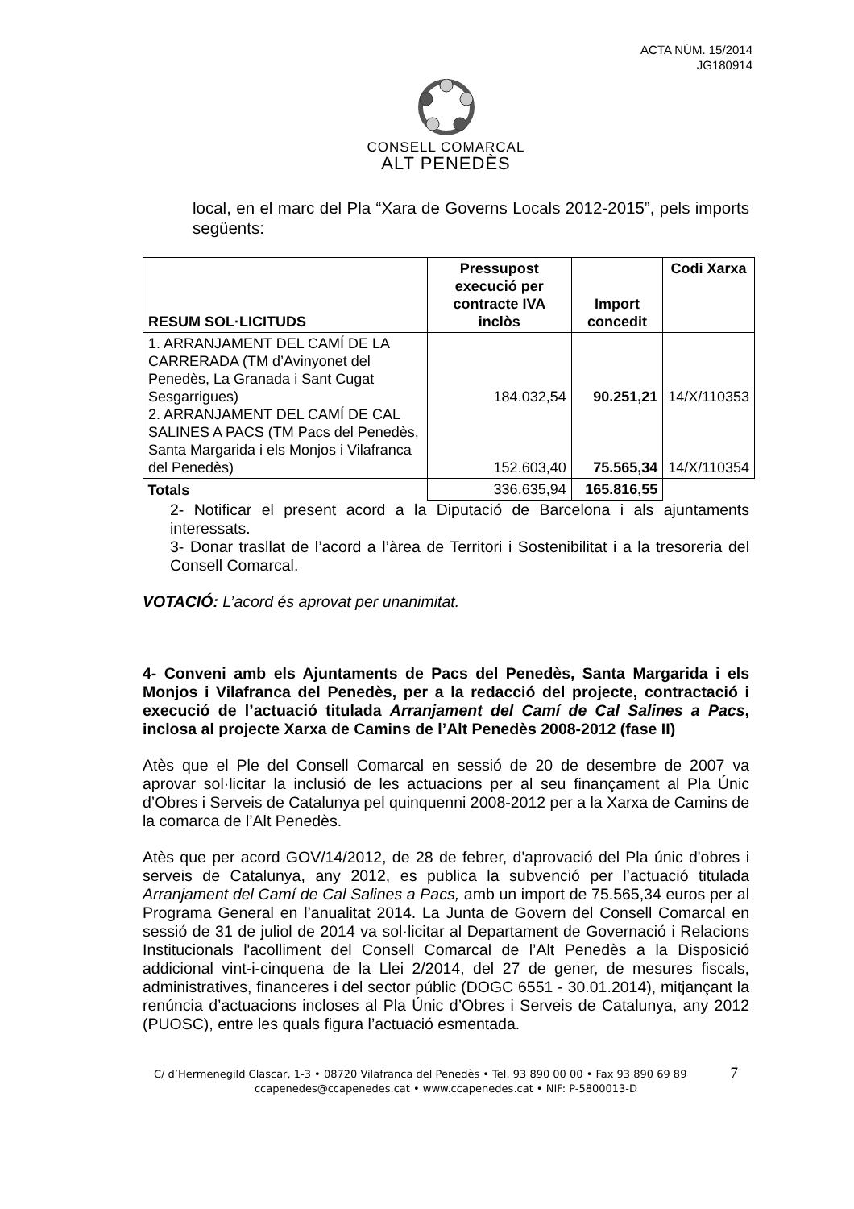ACTA NÚM. 15/2014
JG180914
CONSELL COMARCAL
ALT PENEDÈS
local, en el marc del Pla “Xara de Governs Locals 2012-2015”, pels imports següents:
| RESUM SOL·LICITUDS | Pressupost execució per contracte IVA inclòs | Import concedit | Codi Xarxa |
| --- | --- | --- | --- |
| 1. ARRANJAMENT DEL CAMÍ DE LA CARRERADA (TM d’Avinyonet del Penedès, La Granada i Sant Cugat Sesgarrigues) 2. ARRANJAMENT DEL CAMÍ DE CAL SALINES A PACS (TM Pacs del Penedès, Santa Margarida i els Monjos i Vilafranca del Penedès) | 184.032,54 152.603,40 | 90.251,21 75.565,34 | 14/X/110353 14/X/110354 |
| Totals | 336.635,94 | 165.816,55 | |
2- Notificar el present acord a la Diputació de Barcelona i als ajuntaments interessats.
3- Donar trasllat de l’acord a l’àrea de Territori i Sostenibilitat i a la tresoreria del Consell Comarcal.
VOTACIÓ: L’acord és aprovat per unanimitat.
4- Conveni amb els Ajuntaments de Pacs del Penedès, Santa Margarida i els Monjos i Vilafranca del Penedès, per a la redacció del projecte, contractació i execució de l’actuació titulada Arranjament del Camí de Cal Salines a Pacs, inclosa al projecte Xarxa de Camins de l’Alt Penedès 2008-2012 (fase II)
Atès que el Ple del Consell Comarcal en sessió de 20 de desembre de 2007 va aprovar sol·licitar la inclusió de les actuacions per al seu finançament al Pla Únic d’Obres i Serveis de Catalunya pel quinquenni 2008-2012 per a la Xarxa de Camins de la comarca de l’Alt Penedès.
Atès que per acord GOV/14/2012, de 28 de febrer, d'aprovació del Pla únic d'obres i serveis de Catalunya, any 2012, es publica la subvenció per l’actuació titulada Arranjament del Camí de Cal Salines a Pacs, amb un import de 75.565,34 euros per al Programa General en l’anualitat 2014. La Junta de Govern del Consell Comarcal en sessió de 31 de juliol de 2014 va sol·licitar al Departament de Governació i Relacions Institucionals l'acolliment del Consell Comarcal de l’Alt Penedès a la Disposició addicional vint-i-cinquena de la Llei 2/2014, del 27 de gener, de mesures fiscals, administratives, financeres i del sector públic (DOGC 6551 - 30.01.2014), mitjançant la renúncia d’actuacions incloses al Pla Únic d’Obres i Serveis de Catalunya, any 2012 (PUOSC), entre les quals figura l’actuació esmentada.
C/ d’Hermenegild Clascar, 1-3 • 08720 Vilafranca del Penedès • Tel. 93 890 00 00 • Fax 93 890 69 89 7
ccapenedes@ccapenedes.cat • www.ccapenedes.cat • NIF: P-5800013-D